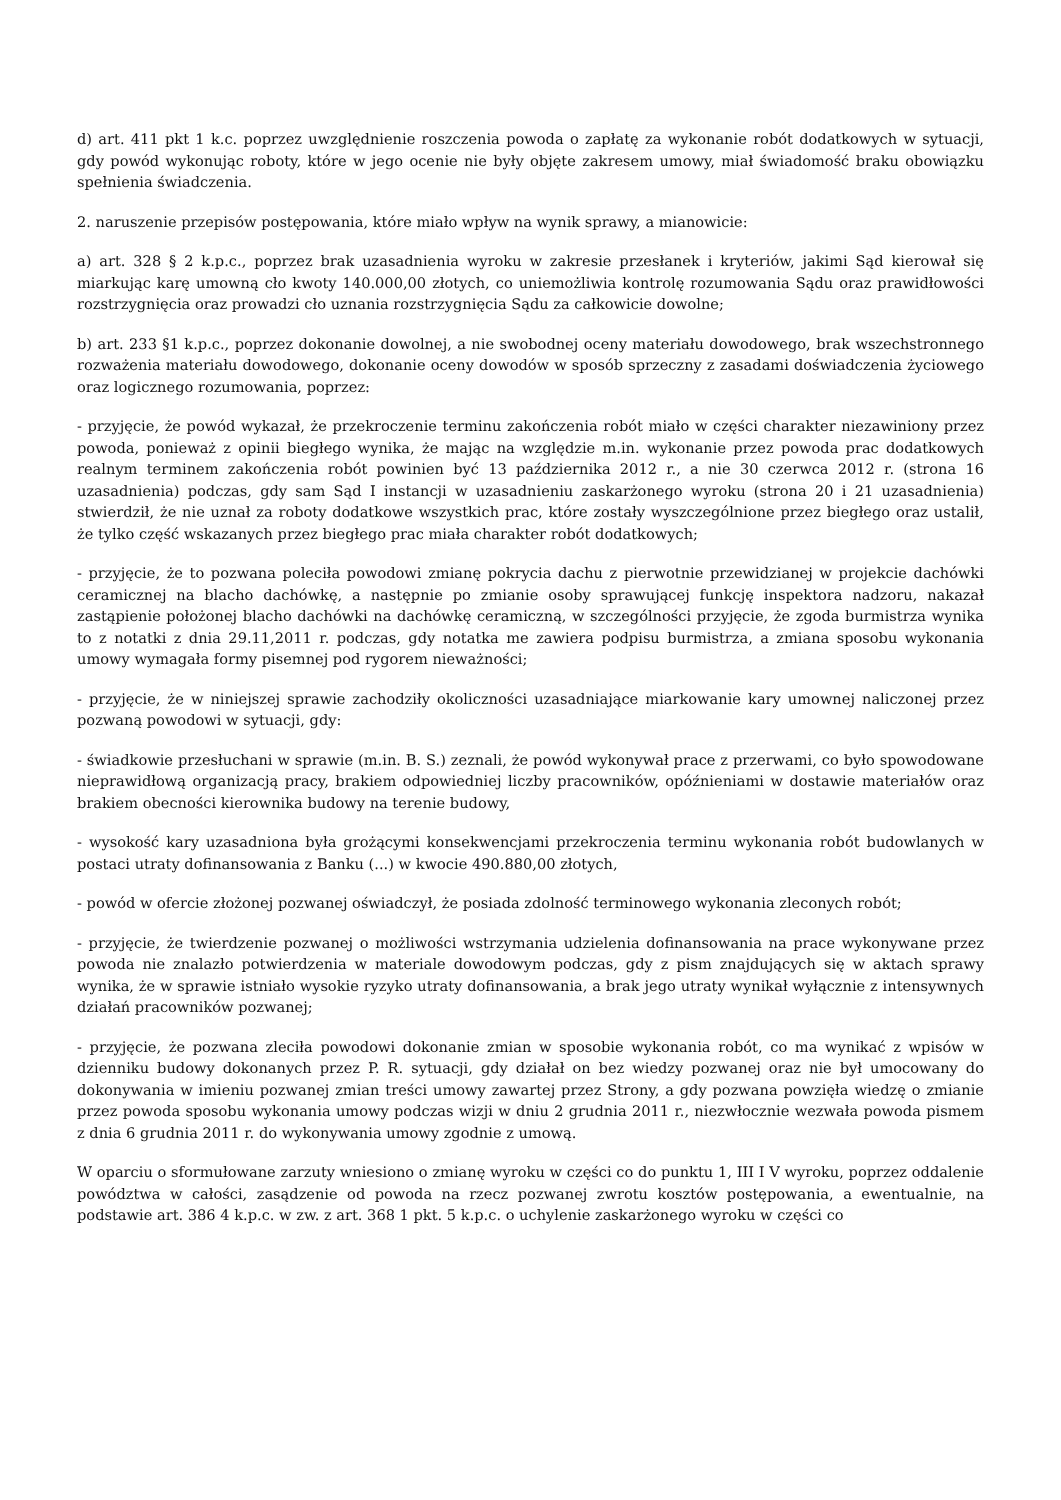d) art. 411 pkt 1 k.c. poprzez uwzględnienie roszczenia powoda o zapłatę za wykonanie robót dodatkowych w sytuacji, gdy powód wykonując roboty, które w jego ocenie nie były objęte zakresem umowy, miał świadomość braku obowiązku spełnienia świadczenia.
2. naruszenie przepisów postępowania, które miało wpływ na wynik sprawy, a mianowicie:
a) art. 328 § 2 k.p.c., poprzez brak uzasadnienia wyroku w zakresie przesłanek i kryteriów, jakimi Sąd kierował się miarkując karę umowną cło kwoty 140.000,00 złotych, co uniemożliwia kontrolę rozumowania Sądu oraz prawidłowości rozstrzygnięcia oraz prowadzi cło uznania rozstrzygnięcia Sądu za całkowicie dowolne;
b) art. 233 §1 k.p.c., poprzez dokonanie dowolnej, a nie swobodnej oceny materiału dowodowego, brak wszechstronnego rozważenia materiału dowodowego, dokonanie oceny dowodów w sposób sprzeczny z zasadami doświadczenia życiowego oraz logicznego rozumowania, poprzez:
- przyjęcie, że powód wykazał, że przekroczenie terminu zakończenia robót miało w części charakter niezawiniony przez powoda, ponieważ z opinii biegłego wynika, że mając na względzie m.in. wykonanie przez powoda prac dodatkowych realnym terminem zakończenia robót powinien być 13 października 2012 r., a nie 30 czerwca 2012 r. (strona 16 uzasadnienia) podczas, gdy sam Sąd I instancji w uzasadnieniu zaskarżonego wyroku (strona 20 i 21 uzasadnienia) stwierdził, że nie uznał za roboty dodatkowe wszystkich prac, które zostały wyszczególnione przez biegłego oraz ustalił, że tylko część wskazanych przez biegłego prac miała charakter robót dodatkowych;
- przyjęcie, że to pozwana poleciła powodowi zmianę pokrycia dachu z pierwotnie przewidzianej w projekcie dachówki ceramicznej na blacho dachówkę, a następnie po zmianie osoby sprawującej funkcję inspektora nadzoru, nakazał zastąpienie położonej blacho dachówki na dachówkę ceramiczną, w szczególności przyjęcie, że zgoda burmistrza wynika to z notatki z dnia 29.11,2011 r. podczas, gdy notatka me zawiera podpisu burmistrza, a zmiana sposobu wykonania umowy wymagała formy pisemnej pod rygorem nieważności;
- przyjęcie, że w niniejszej sprawie zachodziły okoliczności uzasadniające miarkowanie kary umownej naliczonej przez pozwaną powodowi w sytuacji, gdy:
- świadkowie przesłuchani w sprawie (m.in. B. S.) zeznali, że powód wykonywał prace z przerwami, co było spowodowane nieprawidłową organizacją pracy, brakiem odpowiedniej liczby pracowników, opóźnieniami w dostawie materiałów oraz brakiem obecności kierownika budowy na terenie budowy,
- wysokość kary uzasadniona była grożącymi konsekwencjami przekroczenia terminu wykonania robót budowlanych w postaci utraty dofinansowania z Banku (...) w kwocie 490.880,00 złotych,
- powód w ofercie złożonej pozwanej oświadczył, że posiada zdolność terminowego wykonania zleconych robót;
- przyjęcie, że twierdzenie pozwanej o możliwości wstrzymania udzielenia dofinansowania na prace wykonywane przez powoda nie znalazło potwierdzenia w materiale dowodowym podczas, gdy z pism znajdujących się w aktach sprawy wynika, że w sprawie istniało wysokie ryzyko utraty dofinansowania, a brak jego utraty wynikał wyłącznie z intensywnych działań pracowników pozwanej;
- przyjęcie, że pozwana zleciła powodowi dokonanie zmian w sposobie wykonania robót, co ma wynikać z wpisów w dzienniku budowy dokonanych przez P. R. sytuacji, gdy działał on bez wiedzy pozwanej oraz nie był umocowany do dokonywania w imieniu pozwanej zmian treści umowy zawartej przez Strony, a gdy pozwana powzięła wiedzę o zmianie przez powoda sposobu wykonania umowy podczas wizji w dniu 2 grudnia 2011 r., niezwłocznie wezwała powoda pismem z dnia 6 grudnia 2011 r. do wykonywania umowy zgodnie z umową.
W oparciu o sformułowane zarzuty wniesiono o zmianę wyroku w części co do punktu 1, III I V wyroku, poprzez oddalenie powództwa w całości, zasądzenie od powoda na rzecz pozwanej zwrotu kosztów postępowania, a ewentualnie, na podstawie art. 386 4 k.p.c. w zw. z art. 368 1 pkt. 5 k.p.c. o uchylenie zaskarżonego wyroku w części co